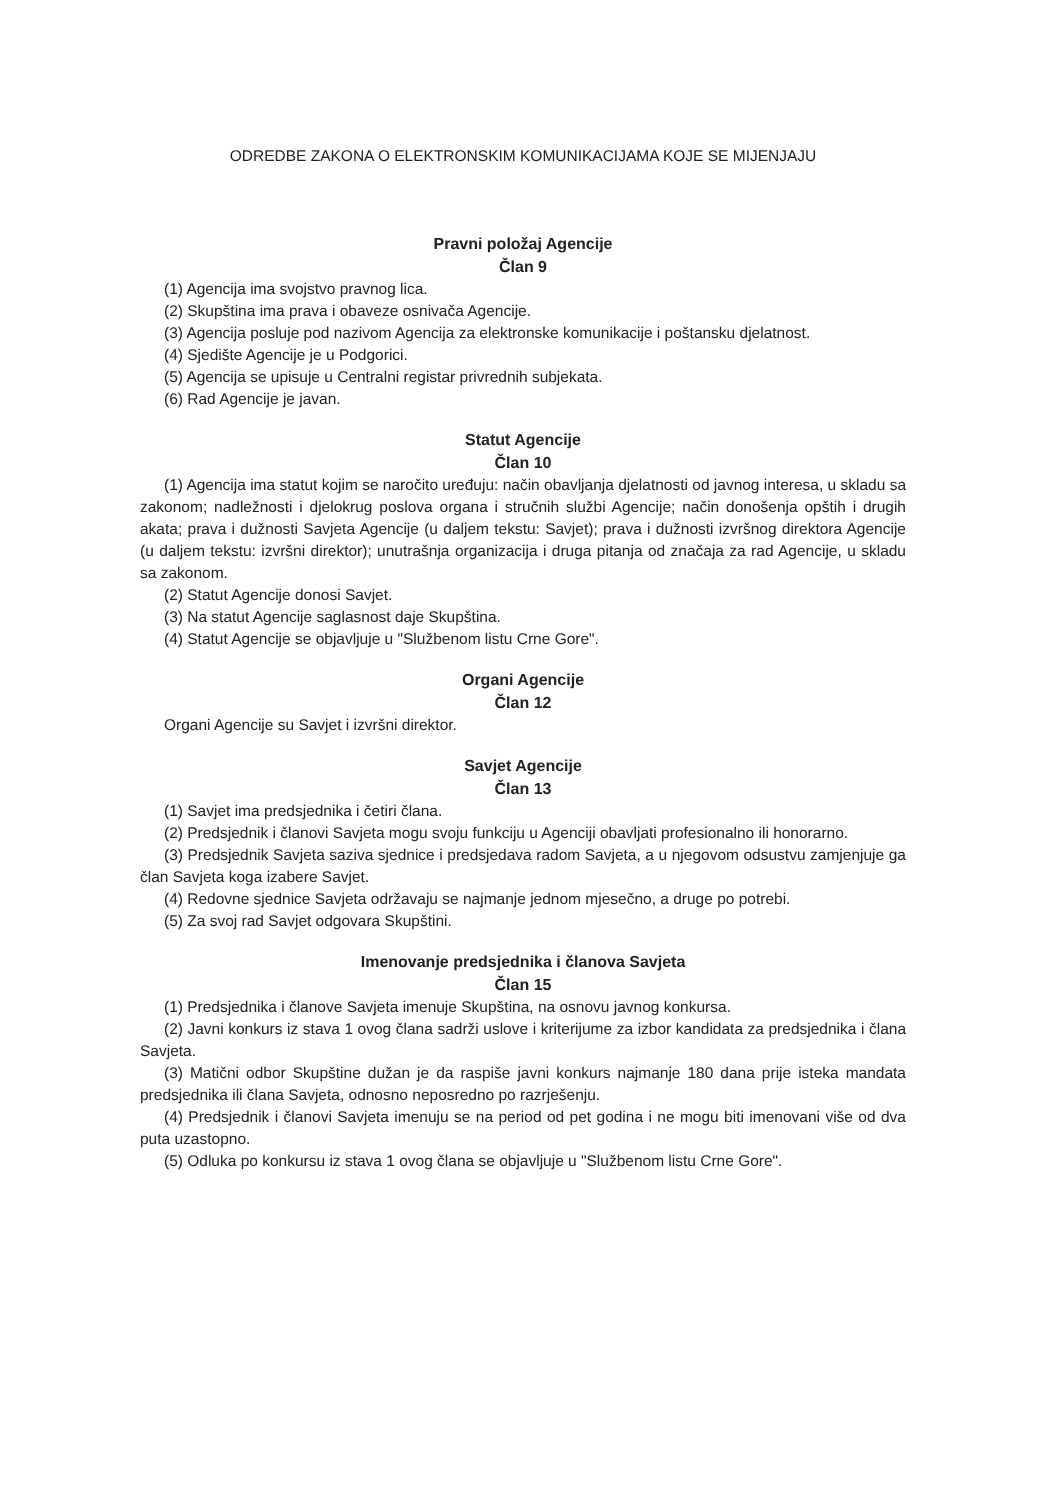ODREDBE ZAKONA O ELEKTRONSKIM KOMUNIKACIJAMA KOJE SE MIJENJAJU
Pravni položaj Agencije
Član 9
(1) Agencija ima svojstvo pravnog lica.
(2) Skupština ima prava i obaveze osnivača Agencije.
(3) Agencija posluje pod nazivom Agencija za elektronske komunikacije i poštansku djelatnost.
(4) Sjedište Agencije je u Podgorici.
(5) Agencija se upisuje u Centralni registar privrednih subjekata.
(6) Rad Agencije je javan.
Statut Agencije
Član 10
(1) Agencija ima statut kojim se naročito uređuju: način obavljanja djelatnosti od javnog interesa, u skladu sa zakonom; nadležnosti i djelokrug poslova organa i stručnih službi Agencije; način donošenja opštih i drugih akata; prava i dužnosti Savjeta Agencije (u daljem tekstu: Savjet); prava i dužnosti izvršnog direktora Agencije (u daljem tekstu: izvršni direktor); unutrašnja organizacija i druga pitanja od značaja za rad Agencije, u skladu sa zakonom.
(2) Statut Agencije donosi Savjet.
(3) Na statut Agencije saglasnost daje Skupština.
(4) Statut Agencije se objavljuje u "Službenom listu Crne Gore".
Organi Agencije
Član 12
Organi Agencije su Savjet i izvršni direktor.
Savjet Agencije
Član 13
(1) Savjet ima predsjednika i četiri člana.
(2) Predsjednik i članovi Savjeta mogu svoju funkciju u Agenciji obavljati profesionalno ili honorarno.
(3) Predsjednik Savjeta saziva sjednice i predsjedava radom Savjeta, a u njegovom odsustvu zamjenjuje ga član Savjeta koga izabere Savjet.
(4) Redovne sjednice Savjeta održavaju se najmanje jednom mjesečno, a druge po potrebi.
(5) Za svoj rad Savjet odgovara Skupštini.
Imenovanje predsjednika i članova Savjeta
Član 15
(1) Predsjednika i članove Savjeta imenuje Skupština, na osnovu javnog konkursa.
(2) Javni konkurs iz stava 1 ovog člana sadrži uslove i kriterijume za izbor kandidata za predsjednika i člana Savjeta.
(3) Matični odbor Skupštine dužan je da raspiše javni konkurs najmanje 180 dana prije isteka mandata predsjednika ili člana Savjeta, odnosno neposredno po razrješenju.
(4) Predsjednik i članovi Savjeta imenuju se na period od pet godina i ne mogu biti imenovani više od dva puta uzastopno.
(5) Odluka po konkursu iz stava 1 ovog člana se objavljuje u "Službenom listu Crne Gore".